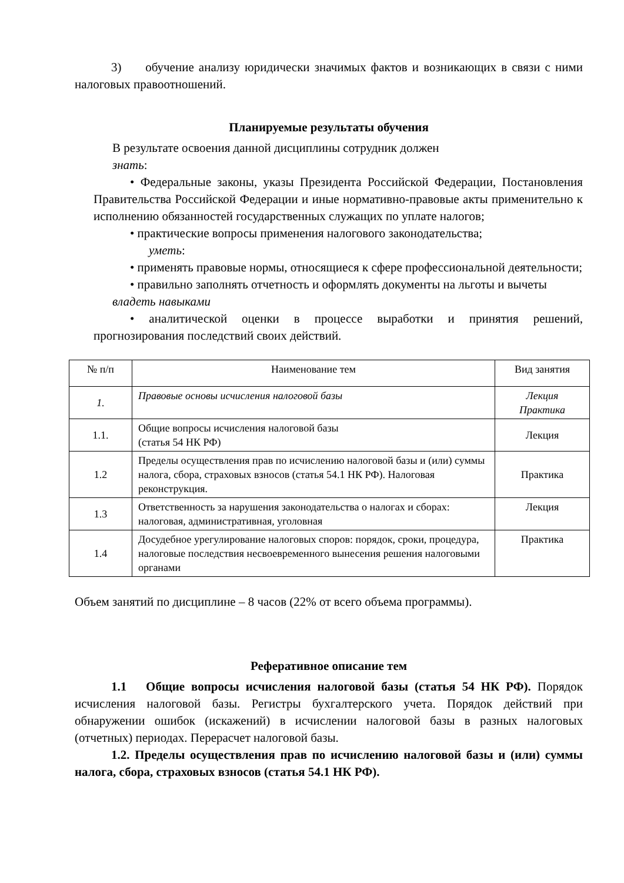3) обучение анализу юридически значимых фактов и возникающих в связи с ними налоговых правоотношений.
Планируемые результаты обучения
В результате освоения данной дисциплины сотрудник должен
знать:
• Федеральные законы, указы Президента Российской Федерации, Постановления Правительства Российской Федерации и иные нормативно-правовые акты применительно к исполнению обязанностей государственных служащих по уплате налогов;
• практические вопросы применения налогового законодательства;
уметь:
• применять правовые нормы, относящиеся к сфере профессиональной деятельности;
• правильно заполнять отчетность и оформлять документы на льготы и вычеты
владеть навыками
• аналитической оценки в процессе выработки и принятия решений, прогнозирования последствий своих действий.
| № п/п | Наименование тем | Вид занятия |
| 1. | Правовые основы исчисления налоговой базы | Лекция Практика |
| 1.1. | Общие вопросы исчисления налоговой базы (статья 54 НК РФ) | Лекция |
| 1.2 | Пределы осуществления прав по исчислению налоговой базы и (или) суммы налога, сбора, страховых взносов (статья 54.1 НК РФ). Налоговая реконструкция. | Практика |
| 1.3 | Ответственность за нарушения законодательства о налогах и сборах: налоговая, административная, уголовная | Лекция |
| 1.4 | Досудебное урегулирование налоговых споров: порядок, сроки, процедура, налоговые последствия несвоевременного вынесения решения налоговыми органами | Практика |
Объем занятий по дисциплине – 8 часов (22% от всего объема программы).
Реферативное описание тем
1.1 Общие вопросы исчисления налоговой базы (статья 54 НК РФ). Порядок исчисления налоговой базы. Регистры бухгалтерского учета. Порядок действий при обнаружении ошибок (искажений) в исчислении налоговой базы в разных налоговых (отчетных) периодах. Перерасчет налоговой базы.
1.2. Пределы осуществления прав по исчислению налоговой базы и (или) суммы налога, сбора, страховых взносов (статья 54.1 НК РФ).